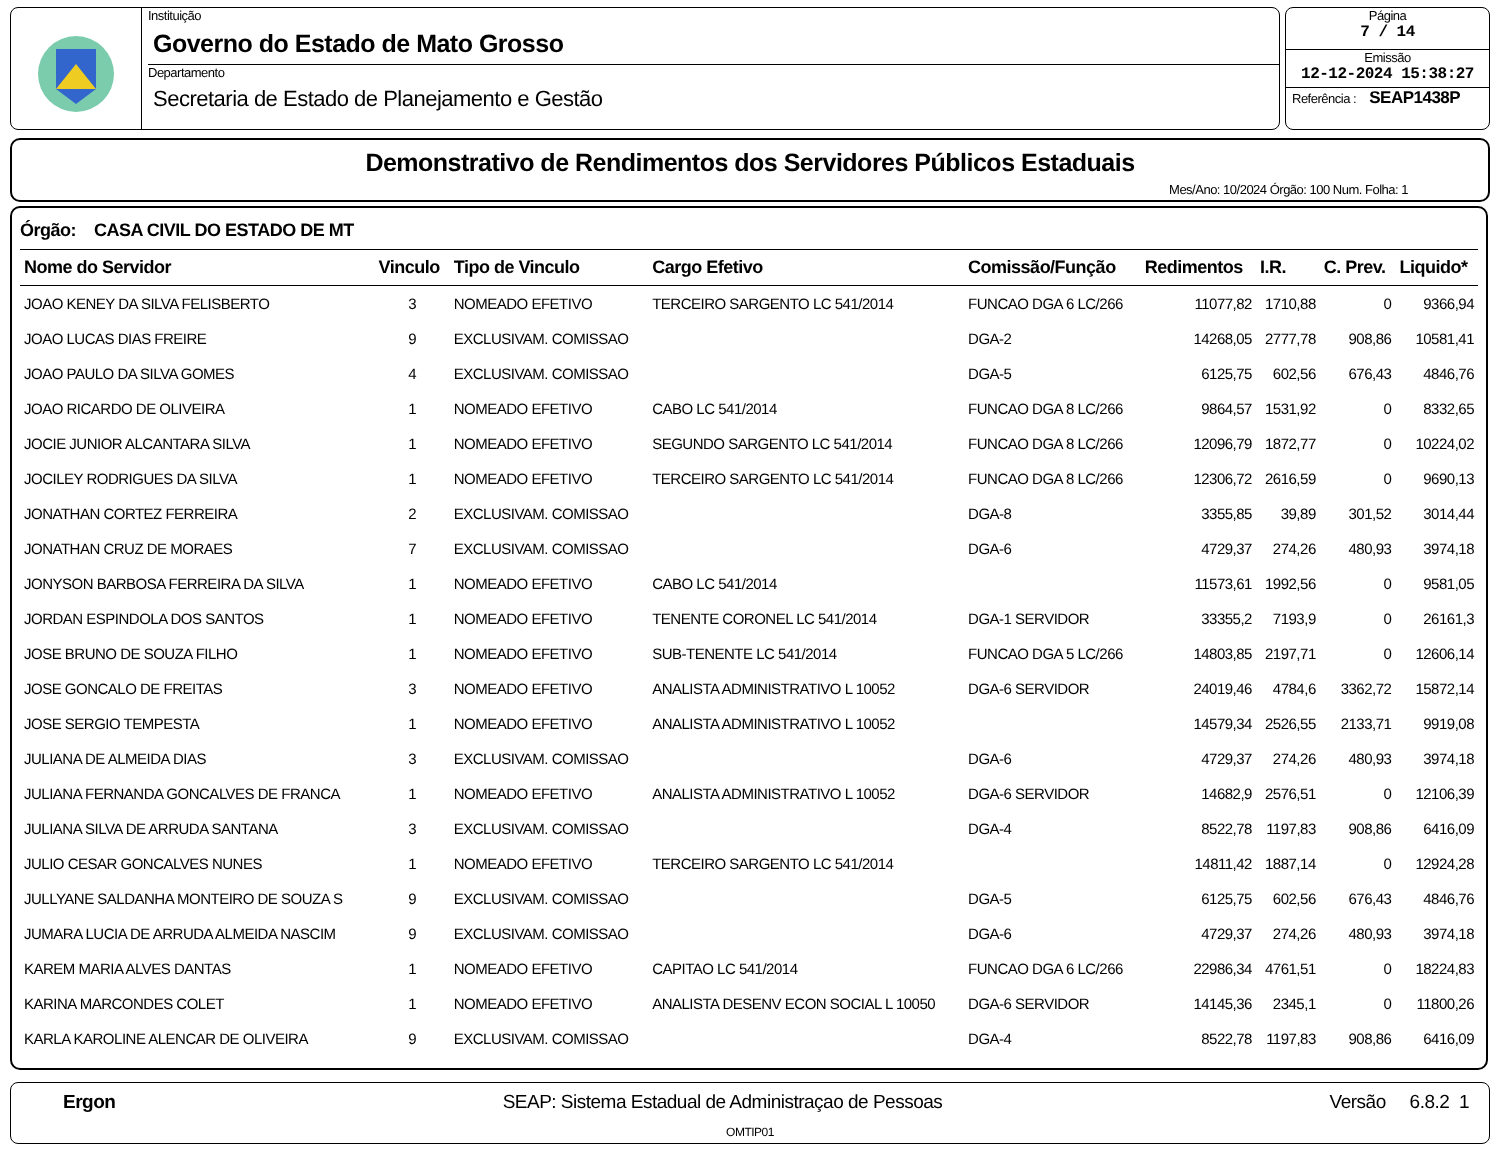Instituição
Governo do Estado de Mato Grosso
Departamento
Secretaria de Estado de Planejamento e Gestão
Página
7 / 14
Emissão
12-12-2024 15:38:27
Referência : SEAP1438P
Demonstrativo de Rendimentos dos Servidores Públicos Estaduais
Mes/Ano: 10/2024 Órgão: 100 Num. Folha: 1
Órgão: CASA CIVIL DO ESTADO DE MT
| Nome do Servidor | Vinculo | Tipo de Vinculo | Cargo Efetivo | Comissão/Função | Redimentos | I.R. | C. Prev. | Liquido* |
| --- | --- | --- | --- | --- | --- | --- | --- | --- |
| JOAO KENEY DA SILVA FELISBERTO | 3 | NOMEADO EFETIVO | TERCEIRO SARGENTO LC 541/2014 | FUNCAO DGA 6 LC/266 | 11077,82 | 1710,88 | 0 | 9366,94 |
| JOAO LUCAS DIAS FREIRE | 9 | EXCLUSIVAM. COMISSAO | | DGA-2 | 14268,05 | 2777,78 | 908,86 | 10581,41 |
| JOAO PAULO DA SILVA GOMES | 4 | EXCLUSIVAM. COMISSAO | | DGA-5 | 6125,75 | 602,56 | 676,43 | 4846,76 |
| JOAO RICARDO DE OLIVEIRA | 1 | NOMEADO EFETIVO | CABO LC 541/2014 | FUNCAO DGA 8 LC/266 | 9864,57 | 1531,92 | 0 | 8332,65 |
| JOCIE JUNIOR ALCANTARA SILVA | 1 | NOMEADO EFETIVO | SEGUNDO SARGENTO LC 541/2014 | FUNCAO DGA 8 LC/266 | 12096,79 | 1872,77 | 0 | 10224,02 |
| JOCILEY RODRIGUES DA SILVA | 1 | NOMEADO EFETIVO | TERCEIRO SARGENTO LC 541/2014 | FUNCAO DGA 8 LC/266 | 12306,72 | 2616,59 | 0 | 9690,13 |
| JONATHAN CORTEZ FERREIRA | 2 | EXCLUSIVAM. COMISSAO | | DGA-8 | 3355,85 | 39,89 | 301,52 | 3014,44 |
| JONATHAN CRUZ DE MORAES | 7 | EXCLUSIVAM. COMISSAO | | DGA-6 | 4729,37 | 274,26 | 480,93 | 3974,18 |
| JONYSON BARBOSA FERREIRA DA SILVA | 1 | NOMEADO EFETIVO | CABO LC 541/2014 | | 11573,61 | 1992,56 | 0 | 9581,05 |
| JORDAN ESPINDOLA DOS SANTOS | 1 | NOMEADO EFETIVO | TENENTE CORONEL LC 541/2014 | DGA-1 SERVIDOR | 33355,2 | 7193,9 | 0 | 26161,3 |
| JOSE BRUNO DE SOUZA FILHO | 1 | NOMEADO EFETIVO | SUB-TENENTE LC 541/2014 | FUNCAO DGA 5 LC/266 | 14803,85 | 2197,71 | 0 | 12606,14 |
| JOSE GONCALO DE FREITAS | 3 | NOMEADO EFETIVO | ANALISTA ADMINISTRATIVO L 10052 | DGA-6 SERVIDOR | 24019,46 | 4784,6 | 3362,72 | 15872,14 |
| JOSE SERGIO TEMPESTA | 1 | NOMEADO EFETIVO | ANALISTA ADMINISTRATIVO L 10052 | | 14579,34 | 2526,55 | 2133,71 | 9919,08 |
| JULIANA DE ALMEIDA DIAS | 3 | EXCLUSIVAM. COMISSAO | | DGA-6 | 4729,37 | 274,26 | 480,93 | 3974,18 |
| JULIANA FERNANDA GONCALVES DE FRANCA | 1 | NOMEADO EFETIVO | ANALISTA ADMINISTRATIVO L 10052 | DGA-6 SERVIDOR | 14682,9 | 2576,51 | 0 | 12106,39 |
| JULIANA SILVA DE ARRUDA SANTANA | 3 | EXCLUSIVAM. COMISSAO | | DGA-4 | 8522,78 | 1197,83 | 908,86 | 6416,09 |
| JULIO CESAR GONCALVES NUNES | 1 | NOMEADO EFETIVO | TERCEIRO SARGENTO LC 541/2014 | | 14811,42 | 1887,14 | 0 | 12924,28 |
| JULLYANE SALDANHA MONTEIRO DE SOUZA S | 9 | EXCLUSIVAM. COMISSAO | | DGA-5 | 6125,75 | 602,56 | 676,43 | 4846,76 |
| JUMARA LUCIA DE ARRUDA ALMEIDA NASCIM | 9 | EXCLUSIVAM. COMISSAO | | DGA-6 | 4729,37 | 274,26 | 480,93 | 3974,18 |
| KAREM MARIA ALVES DANTAS | 1 | NOMEADO EFETIVO | CAPITAO LC 541/2014 | FUNCAO DGA 6 LC/266 | 22986,34 | 4761,51 | 0 | 18224,83 |
| KARINA MARCONDES COLET | 1 | NOMEADO EFETIVO | ANALISTA DESENV ECON SOCIAL L 10050 | DGA-6 SERVIDOR | 14145,36 | 2345,1 | 0 | 11800,26 |
| KARLA KAROLINE ALENCAR DE OLIVEIRA | 9 | EXCLUSIVAM. COMISSAO | | DGA-4 | 8522,78 | 1197,83 | 908,86 | 6416,09 |
Ergon SEAP: Sistema Estadual de Administraçao de Pessoas Versão 6.8.2 1
OMTIP01